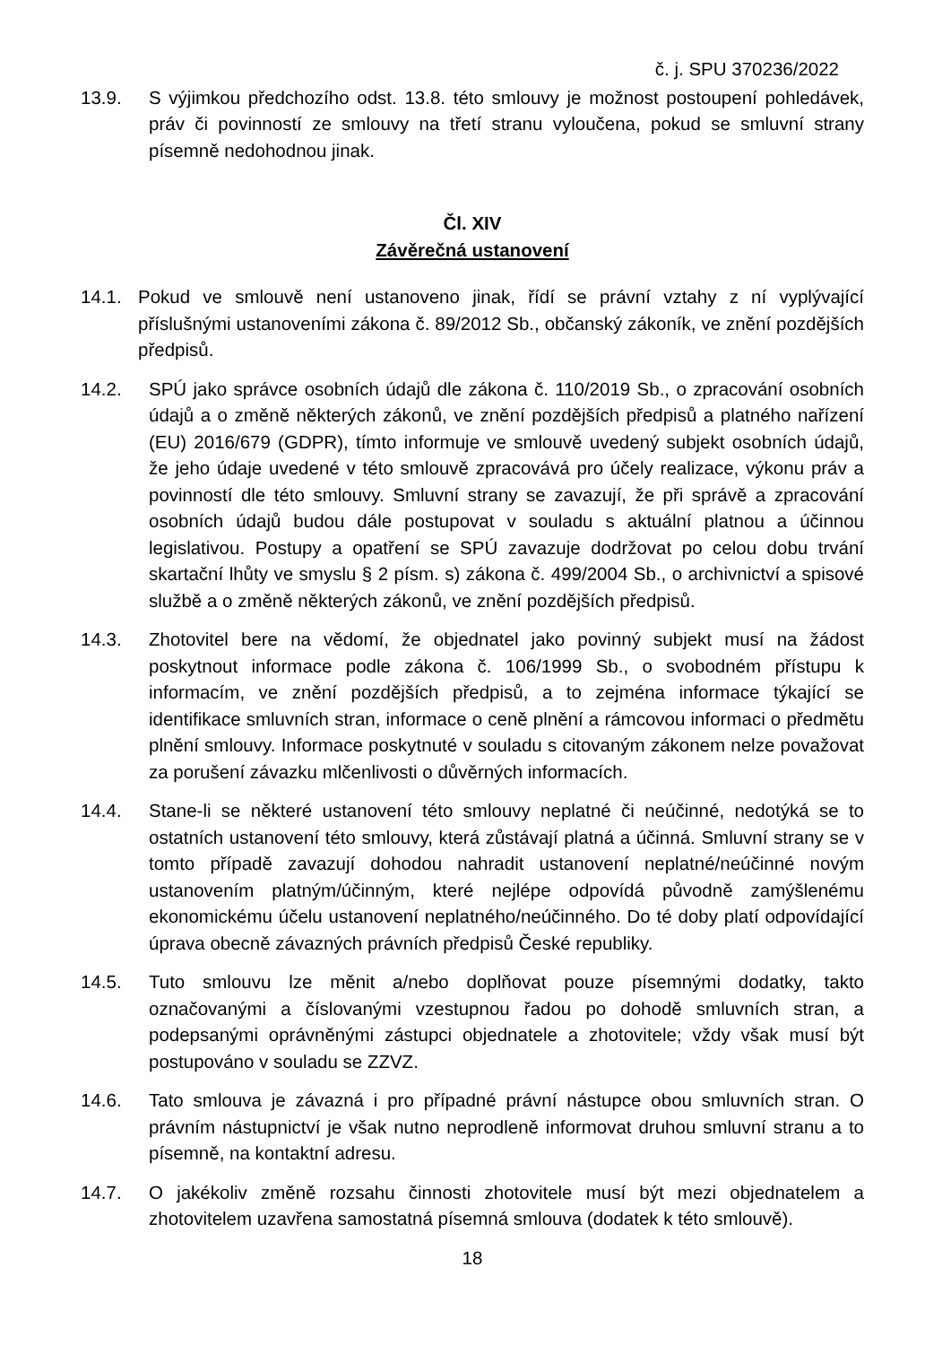č. j. SPU 370236/2022
13.9. S výjimkou předchozího odst. 13.8. této smlouvy je možnost postoupení pohledávek, práv či povinností ze smlouvy na třetí stranu vyloučena, pokud se smluvní strany písemně nedohodnou jinak.
Čl. XIV
Závěrečná ustanovení
14.1. Pokud ve smlouvě není ustanoveno jinak, řídí se právní vztahy z ní vyplývající příslušnými ustanoveními zákona č. 89/2012 Sb., občanský zákoník, ve znění pozdějších předpisů.
14.2. SPÚ jako správce osobních údajů dle zákona č. 110/2019 Sb., o zpracování osobních údajů a o změně některých zákonů, ve znění pozdějších předpisů a platného nařízení (EU) 2016/679 (GDPR), tímto informuje ve smlouvě uvedený subjekt osobních údajů, že jeho údaje uvedené v této smlouvě zpracovává pro účely realizace, výkonu práv a povinností dle této smlouvy. Smluvní strany se zavazují, že při správě a zpracování osobních údajů budou dále postupovat v souladu s aktuální platnou a účinnou legislativou. Postupy a opatření se SPÚ zavazuje dodržovat po celou dobu trvání skartační lhůty ve smyslu § 2 písm. s) zákona č. 499/2004 Sb., o archivnictví a spisové službě a o změně některých zákonů, ve znění pozdějších předpisů.
14.3. Zhotovitel bere na vědomí, že objednatel jako povinný subjekt musí na žádost poskytnout informace podle zákona č. 106/1999 Sb., o svobodném přístupu k informacím, ve znění pozdějších předpisů, a to zejména informace týkající se identifikace smluvních stran, informace o ceně plnění a rámcovou informaci o předmětu plnění smlouvy. Informace poskytnuté v souladu s citovaným zákonem nelze považovat za porušení závazku mlčenlivosti o důvěrných informacích.
14.4. Stane-li se některé ustanovení této smlouvy neplatné či neúčinné, nedotýká se to ostatních ustanovení této smlouvy, která zůstávají platná a účinná. Smluvní strany se v tomto případě zavazují dohodou nahradit ustanovení neplatné/neúčinné novým ustanovením platným/účinným, které nejlépe odpovídá původně zamýšlenému ekonomickému účelu ustanovení neplatného/neúčinného. Do té doby platí odpovídající úprava obecně závazných právních předpisů České republiky.
14.5. Tuto smlouvu lze měnit a/nebo doplňovat pouze písemnými dodatky, takto označovanými a číslovanými vzestupnou řadou po dohodě smluvních stran, a podepsanými oprávněnými zástupci objednatele a zhotovitele; vždy však musí být postupováno v souladu se ZZVZ.
14.6. Tato smlouva je závazná i pro případné právní nástupce obou smluvních stran. O právním nástupnictví je však nutno neprodleně informovat druhou smluvní stranu a to písemně, na kontaktní adresu.
14.7. O jakékoliv změně rozsahu činnosti zhotovitele musí být mezi objednatelem a zhotovitelem uzavřena samostatná písemná smlouva (dodatek k této smlouvě).
18